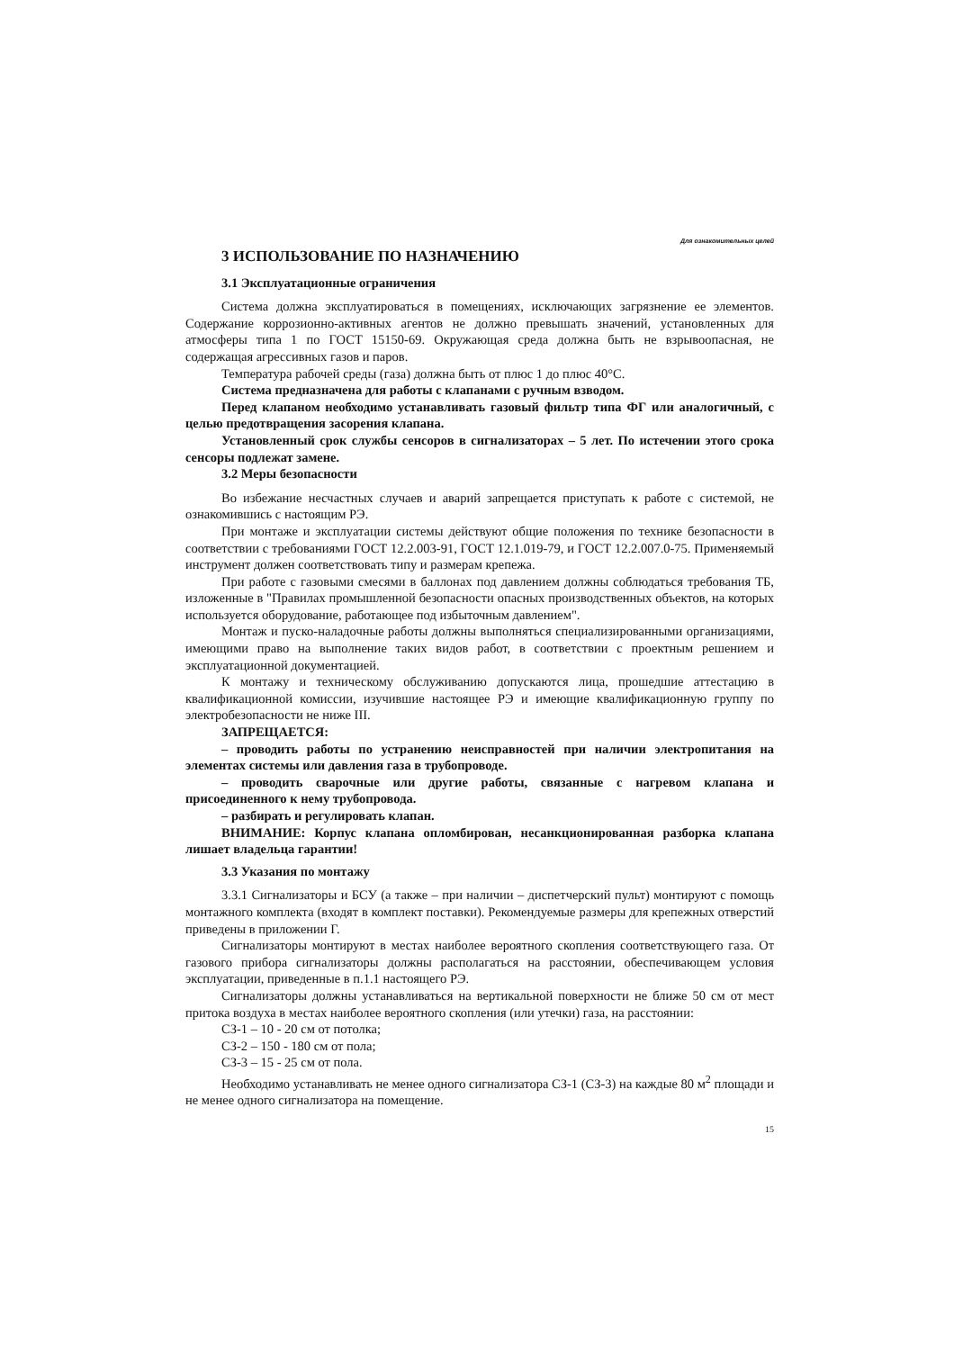Для ознакомительных целей
3 ИСПОЛЬЗОВАНИЕ ПО НАЗНАЧЕНИЮ
3.1 Эксплуатационные ограничения
Система должна эксплуатироваться в помещениях, исключающих загрязнение ее элементов. Содержание коррозионно-активных агентов не должно превышать значений, установленных для атмосферы типа 1 по ГОСТ 15150-69. Окружающая среда должна быть не взрывоопасная, не содержащая агрессивных газов и паров.
Температура рабочей среды (газа) должна быть от плюс 1 до плюс 40°С.
Система предназначена для работы с клапанами с ручным взводом.
Перед клапаном необходимо устанавливать газовый фильтр типа ФГ или аналогичный, с целью предотвращения засорения клапана.
Установленный срок службы сенсоров в сигнализаторах – 5 лет. По истечении этого срока сенсоры подлежат замене.
3.2 Меры безопасности
Во избежание несчастных случаев и аварий запрещается приступать к работе с системой, не ознакомившись с настоящим РЭ.
При монтаже и эксплуатации системы действуют общие положения по технике безопасности в соответствии с требованиями ГОСТ 12.2.003-91, ГОСТ 12.1.019-79, и ГОСТ 12.2.007.0-75. Применяемый инструмент должен соответствовать типу и размерам крепежа.
При работе с газовыми смесями в баллонах под давлением должны соблюдаться требования ТБ, изложенные в "Правилах промышленной безопасности опасных производственных объектов, на которых используется оборудование, работающее под избыточным давлением".
Монтаж и пуско-наладочные работы должны выполняться специализированными организациями, имеющими право на выполнение таких видов работ, в соответствии с проектным решением и эксплуатационной документацией.
К монтажу и техническому обслуживанию допускаются лица, прошедшие аттестацию в квалификационной комиссии, изучившие настоящее РЭ и имеющие квалификационную группу по электробезопасности не ниже III.
ЗАПРЕЩАЕТСЯ:
– проводить работы по устранению неисправностей при наличии электропитания на элементах системы или давления газа в трубопроводе.
– проводить сварочные или другие работы, связанные с нагревом клапана и присоединенного к нему трубопровода.
– разбирать и регулировать клапан.
ВНИМАНИЕ: Корпус клапана опломбирован, несанкционированная разборка клапана лишает владельца гарантии!
3.3 Указания по монтажу
3.3.1 Сигнализаторы и БСУ (а также – при наличии – диспетчерский пульт) монтируют с помощь монтажного комплекта (входят в комплект поставки). Рекомендуемые размеры для крепежных отверстий приведены в приложении Г.
Сигнализаторы монтируют в местах наиболее вероятного скопления соответствующего газа. От газового прибора сигнализаторы должны располагаться на расстоянии, обеспечивающем условия эксплуатации, приведенные в п.1.1 настоящего РЭ.
Сигнализаторы должны устанавливаться на вертикальной поверхности не ближе 50 см от мест притока воздуха в местах наиболее вероятного скопления (или утечки) газа, на расстоянии:
СЗ-1 – 10 - 20 см от потолка;
СЗ-2 – 150 - 180 см от пола;
СЗ-3 – 15 - 25 см от пола.
Необходимо устанавливать не менее одного сигнализатора СЗ-1 (СЗ-3) на каждые 80 м<sup>2</sup> площади и не менее одного сигнализатора на помещение.
15